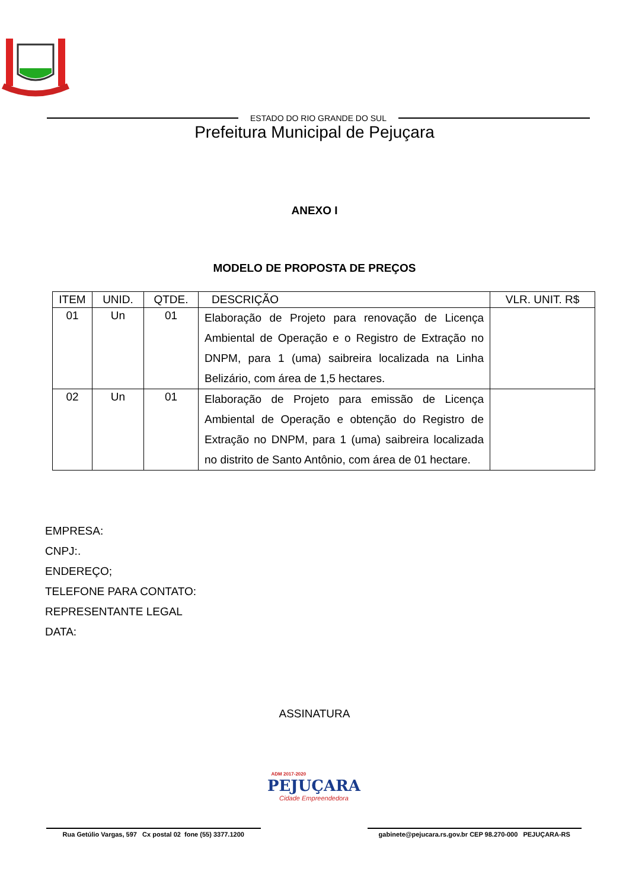ESTADO DO RIO GRANDE DO SUL
Prefeitura Municipal de Pejuçara
ANEXO I
MODELO DE PROPOSTA DE PREÇOS
| ITEM | UNID. | QTDE. | DESCRIÇÃO | VLR. UNIT. R$ |
| --- | --- | --- | --- | --- |
| 01 | Un | 01 | Elaboração de Projeto para renovação de Licença Ambiental de Operação e o Registro de Extração no DNPM, para 1 (uma) saibreira localizada na Linha Belizário, com área de 1,5 hectares. | |
| 02 | Un | 01 | Elaboração de Projeto para emissão de Licença Ambiental de Operação e obtenção do Registro de Extração no DNPM, para 1 (uma) saibreira localizada no distrito de Santo Antônio, com área de 01 hectare. | |
EMPRESA:
CNPJ:.
ENDEREÇO;
TELEFONE PARA CONTATO:
REPRESENTANTE LEGAL
DATA:
ASSINATURA
Rua Getúlio Vargas, 597 Cx postal 02 fone (55) 3377.1200
ADM 2017-2020
PEJUÇARA
Cidade Empreendedora
gabinete@pejucara.rs.gov.br CEP 98.270-000 PEJUÇARA-RS